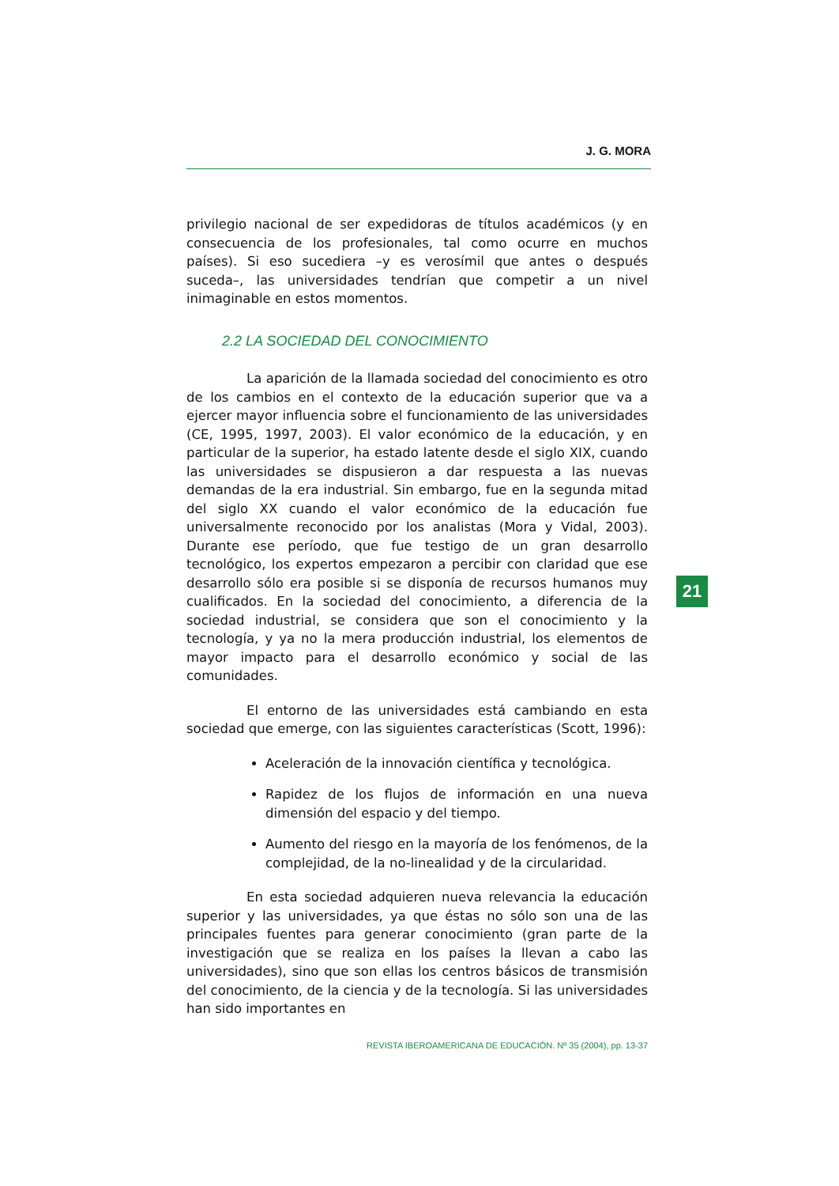J. G. MORA
privilegio nacional de ser expedidoras de títulos académicos (y en consecuencia de los profesionales, tal como ocurre en muchos países). Si eso sucediera –y es verosímil que antes o después suceda–, las universidades tendrían que competir a un nivel inimaginable en estos momentos.
2.2 LA SOCIEDAD DEL CONOCIMIENTO
La aparición de la llamada sociedad del conocimiento es otro de los cambios en el contexto de la educación superior que va a ejercer mayor influencia sobre el funcionamiento de las universidades (CE, 1995, 1997, 2003). El valor económico de la educación, y en particular de la superior, ha estado latente desde el siglo XIX, cuando las universidades se dispusieron a dar respuesta a las nuevas demandas de la era industrial. Sin embargo, fue en la segunda mitad del siglo XX cuando el valor económico de la educación fue universalmente reconocido por los analistas (Mora y Vidal, 2003). Durante ese período, que fue testigo de un gran desarrollo tecnológico, los expertos empezaron a percibir con claridad que ese desarrollo sólo era posible si se disponía de recursos humanos muy cualificados. En la sociedad del conocimiento, a diferencia de la sociedad industrial, se considera que son el conocimiento y la tecnología, y ya no la mera producción industrial, los elementos de mayor impacto para el desarrollo económico y social de las comunidades.
El entorno de las universidades está cambiando en esta sociedad que emerge, con las siguientes características (Scott, 1996):
Aceleración de la innovación científica y tecnológica.
Rapidez de los flujos de información en una nueva dimensión del espacio y del tiempo.
Aumento del riesgo en la mayoría de los fenómenos, de la complejidad, de la no-linealidad y de la circularidad.
En esta sociedad adquieren nueva relevancia la educación superior y las universidades, ya que éstas no sólo son una de las principales fuentes para generar conocimiento (gran parte de la investigación que se realiza en los países la llevan a cabo las universidades), sino que son ellas los centros básicos de transmisión del conocimiento, de la ciencia y de la tecnología. Si las universidades han sido importantes en
21
REVISTA IBEROAMERICANA DE EDUCACIÓN. Nº 35 (2004), pp. 13-37